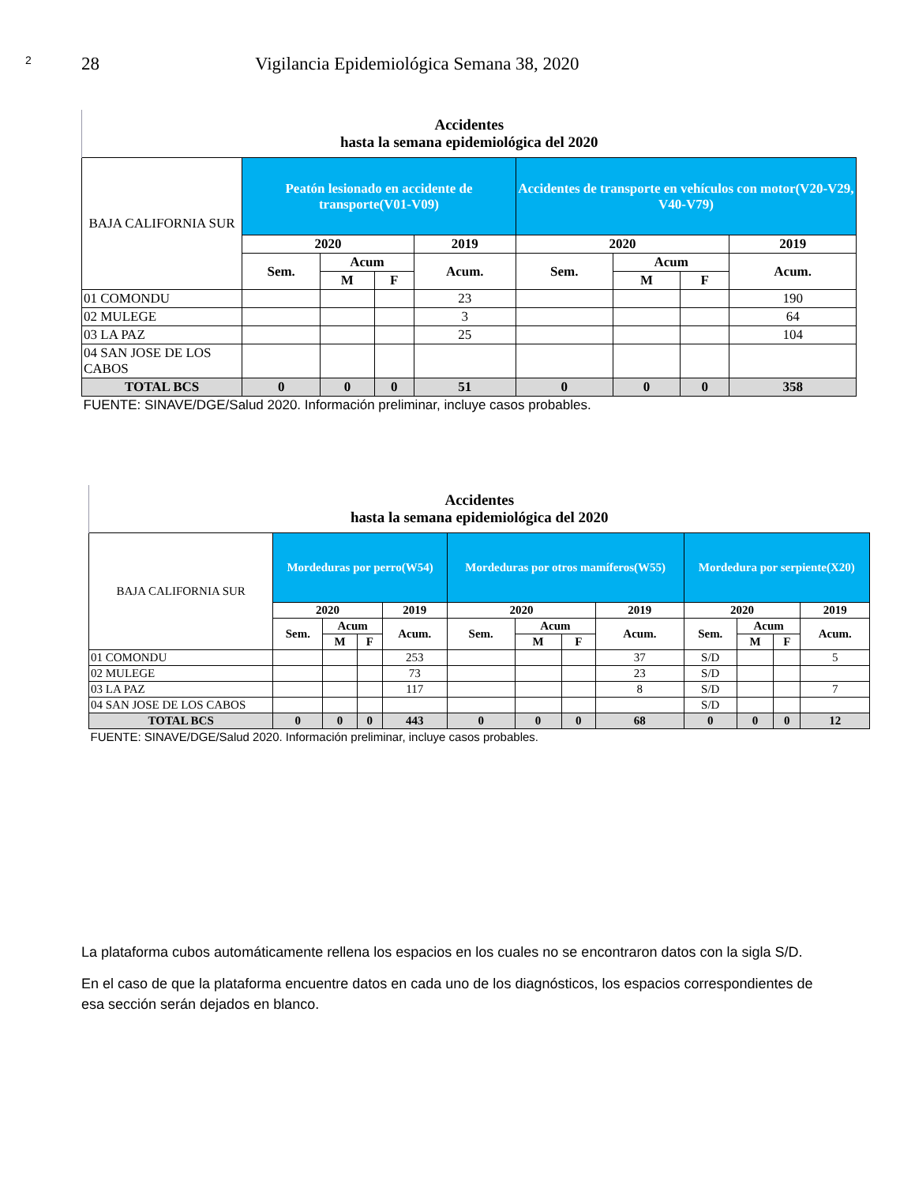2
28 Vigilancia Epidemiológica Semana 38, 2020
| Accidentes hasta la semana epidemiológica del 2020 | | | | | | | | |
| BAJA CALIFORNIA SUR | Peatón lesionado en accidente de transporte(V01-V09) | | | | Accidentes de transporte en vehículos con motor(V20-V29, V40-V79) | | | |
| | 2020 | | | 2019 | 2020 | | | 2019 |
| | Sem. | Acum | | Acum. | Sem. | Acum | | Acum. |
| | | M | F | | | M | F | |
| 01 COMONDU | | | | 23 | | | | 190 |
| 02 MULEGE | | | | 3 | | | | 64 |
| 03 LA PAZ | | | | 25 | | | | 104 |
| 04 SAN JOSE DE LOS CABOS | | | | | | | | |
| TOTAL BCS | 0 | 0 | 0 | 51 | 0 | 0 | 0 | 358 |
| FUENTE: SINAVE/DGE/Salud 2020. Información preliminar, incluye casos probables. | | | | | | | | |
| Accidentes hasta la semana epidemiológica del 2020 | | | | | | | | | | | | |
| BAJA CALIFORNIA SUR | Mordeduras por perro(W54) | | | | Mordeduras por otros mamíferos(W55) | | | | Mordedura por serpiente(X20) | | | |
| | 2020 | | | 2019 | 2020 | | | 2019 | 2020 | | | 2019 |
| | Sem. | Acum | | Acum. | Sem. | Acum | | Acum. | Sem. | Acum | | Acum. |
| | | M | F | | | M | F | | | M | F | |
| 01 COMONDU | | | | 253 | | | | 37 | S/D | | | 5 |
| 02 MULEGE | | | | 73 | | | | 23 | S/D | | | |
| 03 LA PAZ | | | | 117 | | | | 8 | S/D | | | 7 |
| 04 SAN JOSE DE LOS CABOS | | | | | | | | | S/D | | | |
| TOTAL BCS | 0 | 0 | 0 | 443 | 0 | 0 | 0 | 68 | 0 | 0 | 0 | 12 |
| FUENTE: SINAVE/DGE/Salud 2020. Información preliminar, incluye casos probables. | | | | | | | | | | | | |
La plataforma cubos automáticamente rellena los espacios en los cuales no se encontraron datos con la sigla S/D.
En el caso de que la plataforma encuentre datos en cada uno de los diagnósticos, los espacios correspondientes de esa sección serán dejados en blanco.